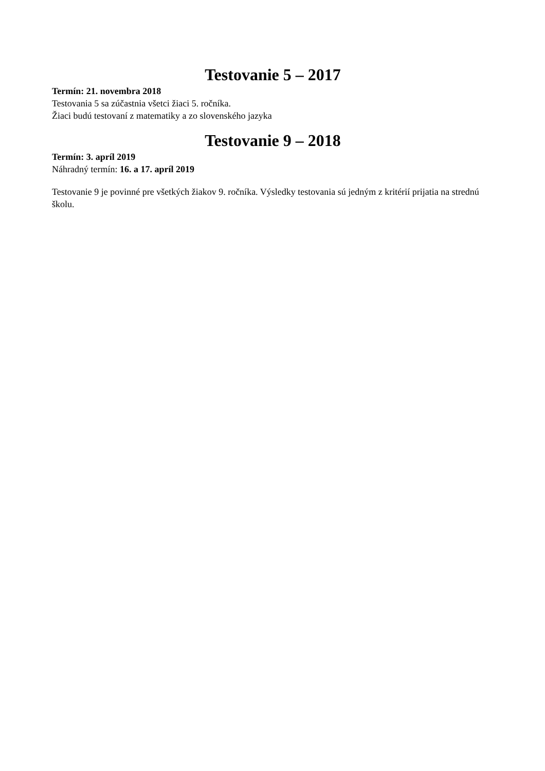Testovanie 5 – 2017
Termín: 21. novembra 2018
Testovania 5 sa zúčastnia všetci žiaci 5. ročníka.
Žiaci budú testovaní z matematiky a zo slovenského jazyka
Testovanie 9 – 2018
Termín: 3. apríl 2019
Náhradný termín: 16. a 17. apríl 2019
Testovanie 9 je povinné pre všetkých žiakov 9. ročníka. Výsledky testovania sú jedným z kritérií prijatia na strednú školu.